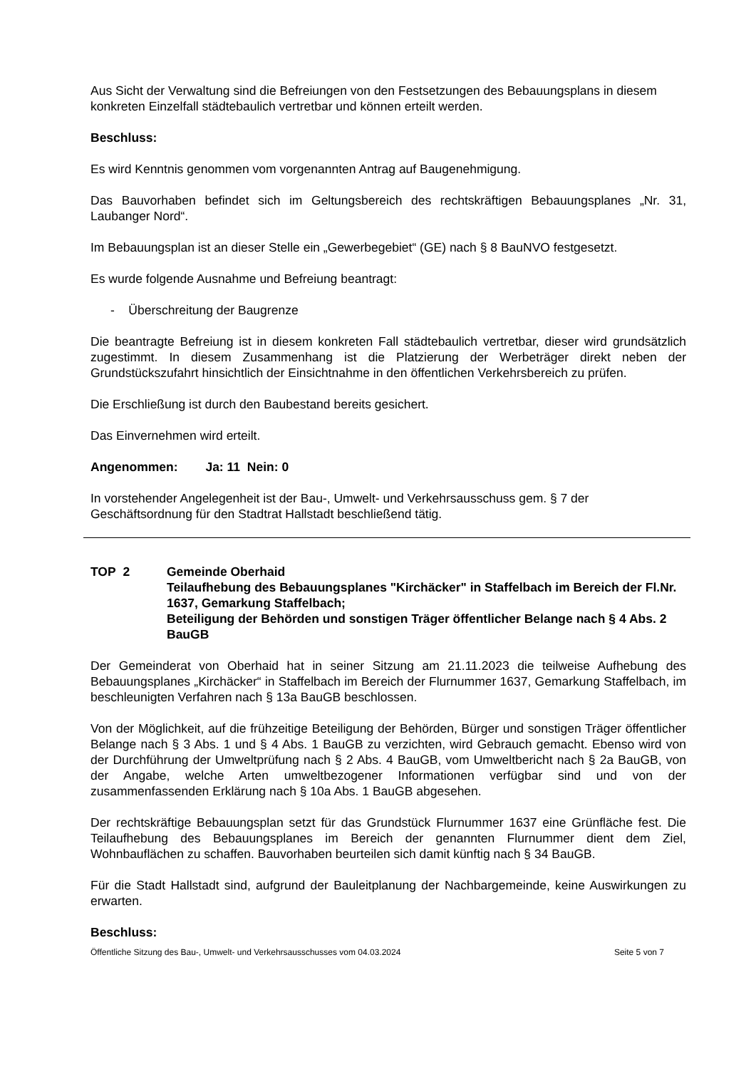Aus Sicht der Verwaltung sind die Befreiungen von den Festsetzungen des Bebauungsplans in diesem konkreten Einzelfall städtebaulich vertretbar und können erteilt werden.
Beschluss:
Es wird Kenntnis genommen vom vorgenannten Antrag auf Baugenehmigung.
Das Bauvorhaben befindet sich im Geltungsbereich des rechtskräftigen Bebauungsplanes „Nr. 31, Laubanger Nord“.
Im Bebauungsplan ist an dieser Stelle ein „Gewerbegebiet“ (GE) nach § 8 BauNVO festgesetzt.
Es wurde folgende Ausnahme und Befreiung beantragt:
- Überschreitung der Baugrenze
Die beantragte Befreiung ist in diesem konkreten Fall städtebaulich vertretbar, dieser wird grundsätzlich zugestimmt. In diesem Zusammenhang ist die Platzierung der Werbeträger direkt neben der Grundstückszufahrt hinsichtlich der Einsichtnahme in den öffentlichen Verkehrsbereich zu prüfen.
Die Erschließung ist durch den Baubestand bereits gesichert.
Das Einvernehmen wird erteilt.
Angenommen: Ja: 11 Nein: 0
In vorstehender Angelegenheit ist der Bau-, Umwelt- und Verkehrsausschuss gem. § 7 der Geschäftsordnung für den Stadtrat Hallstadt beschließend tätig.
TOP 2 Gemeinde Oberhaid
Teilaufhebung des Bebauungsplanes "Kirchäcker" in Staffelbach im Bereich der Fl.Nr. 1637, Gemarkung Staffelbach;
Beteiligung der Behörden und sonstigen Träger öffentlicher Belange nach § 4 Abs. 2 BauGB
Der Gemeinderat von Oberhaid hat in seiner Sitzung am 21.11.2023 die teilweise Aufhebung des Bebauungsplanes „Kirchäcker“ in Staffelbach im Bereich der Flurnummer 1637, Gemarkung Staffelbach, im beschleunigten Verfahren nach § 13a BauGB beschlossen.
Von der Möglichkeit, auf die frühzeitige Beteiligung der Behörden, Bürger und sonstigen Träger öffentlicher Belange nach § 3 Abs. 1 und § 4 Abs. 1 BauGB zu verzichten, wird Gebrauch gemacht. Ebenso wird von der Durchführung der Umweltprüfung nach § 2 Abs. 4 BauGB, vom Umweltbericht nach § 2a BauGB, von der Angabe, welche Arten umweltbezogener Informationen verfügbar sind und von der zusammenfassenden Erklärung nach § 10a Abs. 1 BauGB abgesehen.
Der rechtskräftige Bebauungsplan setzt für das Grundstück Flurnummer 1637 eine Grünfläche fest. Die Teilaufhebung des Bebauungsplanes im Bereich der genannten Flurnummer dient dem Ziel, Wohnbauflächen zu schaffen. Bauvorhaben beurteilen sich damit künftig nach § 34 BauGB.
Für die Stadt Hallstadt sind, aufgrund der Bauleitplanung der Nachbargemeinde, keine Auswirkungen zu erwarten.
Beschluss:
Öffentliche Sitzung des Bau-, Umwelt- und Verkehrsausschusses vom 04.03.2024 Seite 5 von 7